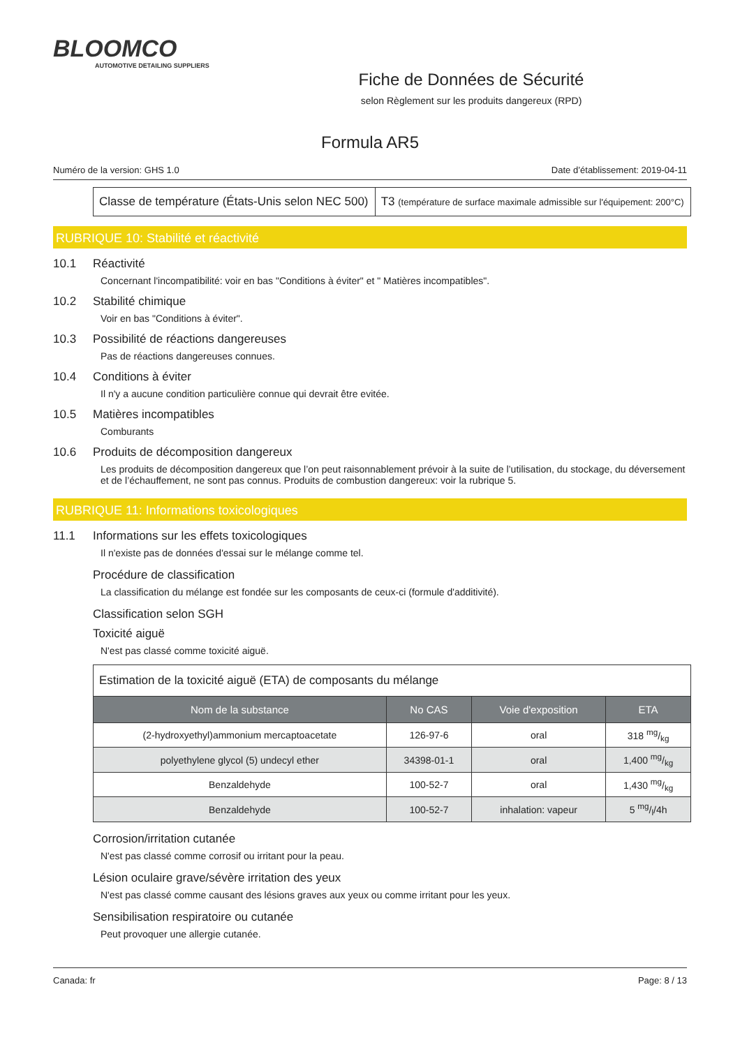BLOOMCO
AUTOMOTIVE DETAILING SUPPLIERS
Fiche de Données de Sécurité
selon Règlement sur les produits dangereux (RPD)
Formula AR5
Numéro de la version: GHS 1.0 Date d’établissement: 2019-04-11
| Classe de température (États-Unis selon NEC 500) | T3 (température de surface maximale admissible sur l'équipement: 200°C) |
RUBRIQUE 10: Stabilité et réactivité
10.1 Réactivité
Concernant l'incompatibilité: voir en bas "Conditions à éviter" et " Matières incompatibles".
10.2 Stabilité chimique
Voir en bas "Conditions à éviter".
10.3 Possibilité de réactions dangereuses
Pas de réactions dangereuses connues.
10.4 Conditions à éviter
Il n'y a aucune condition particulière connue qui devrait être evitée.
10.5 Matières incompatibles
Comburants
10.6 Produits de décomposition dangereux
Les produits de décomposition dangereux que l’on peut raisonnablement prévoir à la suite de l’utilisation, du stockage, du déversement et de l’échauffement, ne sont pas connus. Produits de combustion dangereux: voir la rubrique 5.
RUBRIQUE 11: Informations toxicologiques
11.1 Informations sur les effets toxicologiques
Il n'existe pas de données d'essai sur le mélange comme tel.
Procédure de classification
La classification du mélange est fondée sur les composants de ceux-ci (formule d'additivité).
Classification selon SGH
Toxicité aiguë
N'est pas classé comme toxicité aiguë.
| Estimation de la toxicité aiguë (ETA) de composants du mélange | | | |
| Nom de la substance | No CAS | Voie d'exposition | ETA |
| (2-hydroxyethyl)ammonium mercaptoacetate | 126-97-6 | oral | 318 mg/kg |
| polyethylene glycol (5) undecyl ether | 34398-01-1 | oral | 1,400 mg/kg |
| Benzaldehyde | 100-52-7 | oral | 1,430 mg/kg |
| Benzaldehyde | 100-52-7 | inhalation: vapeur | 5 mg/l/4h |
Corrosion/irritation cutanée
N'est pas classé comme corrosif ou irritant pour la peau.
Lésion oculaire grave/sévère irritation des yeux
N'est pas classé comme causant des lésions graves aux yeux ou comme irritant pour les yeux.
Sensibilisation respiratoire ou cutanée
Peut provoquer une allergie cutanée.
Canada: fr Page: 8 / 13